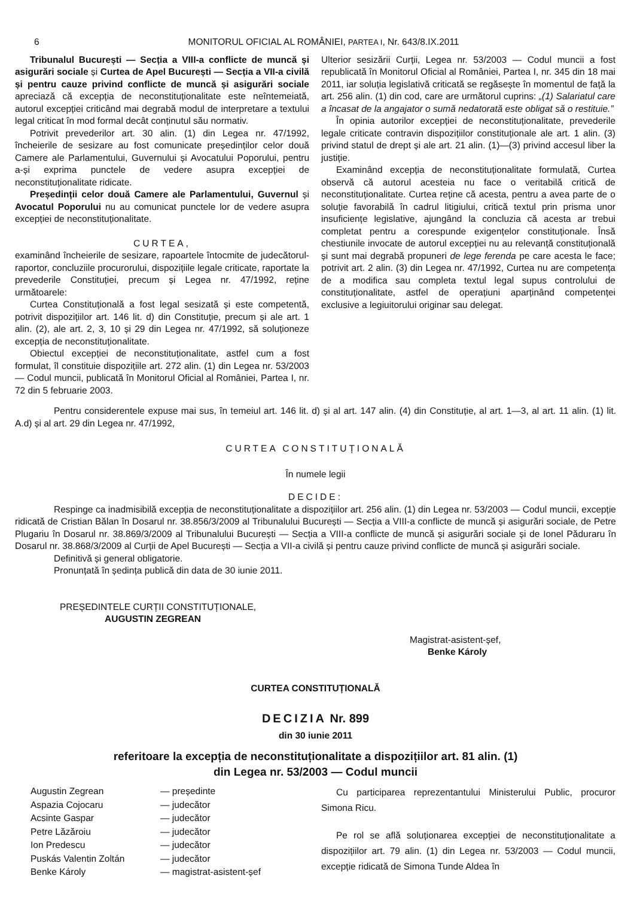6 MONITORUL OFICIAL AL ROMÂNIEI, PARTEA I, Nr. 643/8.IX.2011
Tribunalul București — Secția a VIII-a conflicte de muncă și asigurări sociale și Curtea de Apel București — Secția a VII-a civilă și pentru cauze privind conflicte de muncă și asigurări sociale apreciază că excepția de neconstituționalitate este neîntemeiată, autorul excepției criticând mai degrabă modul de interpretare a textului legal criticat în mod formal decât conținutul său normativ.
Potrivit prevederilor art. 30 alin. (1) din Legea nr. 47/1992, încheierile de sesizare au fost comunicate președinților celor două Camere ale Parlamentului, Guvernului și Avocatului Poporului, pentru a-și exprima punctele de vedere asupra excepției de neconstituționalitate ridicate.
Președinții celor două Camere ale Parlamentului, Guvernul și Avocatul Poporului nu au comunicat punctele lor de vedere asupra excepției de neconstituționalitate.
CURTEA,
examinând încheierile de sesizare, rapoartele întocmite de judecătorul-raportor, concluziile procurorului, dispozițiile legale criticate, raportate la prevederile Constituției, precum și Legea nr. 47/1992, reține următoarele:
Curtea Constituțională a fost legal sesizată și este competentă, potrivit dispozițiilor art. 146 lit. d) din Constituție, precum și ale art. 1 alin. (2), ale art. 2, 3, 10 și 29 din Legea nr. 47/1992, să soluționeze excepția de neconstituționalitate.
Obiectul excepției de neconstituționalitate, astfel cum a fost formulat, îl constituie dispozițiile art. 272 alin. (1) din Legea nr. 53/2003 — Codul muncii, publicată în Monitorul Oficial al României, Partea I, nr. 72 din 5 februarie 2003.
Ulterior sesizării Curții, Legea nr. 53/2003 — Codul muncii a fost republicată în Monitorul Oficial al României, Partea I, nr. 345 din 18 mai 2011, iar soluția legislativă criticată se regăsește în momentul de față la art. 256 alin. (1) din cod, care are următorul cuprins: „(1) Salariatul care a încasat de la angajator o sumă nedatorată este obligat să o restituie.”
În opinia autorilor excepției de neconstituționalitate, prevederile legale criticate contravin dispozițiilor constituționale ale art. 1 alin. (3) privind statul de drept și ale art. 21 alin. (1)—(3) privind accesul liber la justiție.
Examinând excepția de neconstituționalitate formulată, Curtea observă că autorul acesteia nu face o veritabilă critică de neconstituționalitate. Curtea reține că acesta, pentru a avea parte de o soluție favorabilă în cadrul litigiului, critică textul prin prisma unor insuficiențe legislative, ajungând la concluzia că acesta ar trebui completat pentru a corespunde exigențelor constituționale. Însă chestiunile invocate de autorul excepției nu au relevanță constituțională și sunt mai degrabă propuneri de lege ferenda pe care acesta le face; potrivit art. 2 alin. (3) din Legea nr. 47/1992, Curtea nu are competența de a modifica sau completa textul legal supus controlului de constituționalitate, astfel de operațiuni aparținând competenței exclusive a legiuitorului originar sau delegat.
Pentru considerentele expuse mai sus, în temeiul art. 146 lit. d) și al art. 147 alin. (4) din Constituție, al art. 1—3, al art. 11 alin. (1) lit. A.d) și al art. 29 din Legea nr. 47/1992,
CURTEA CONSTITUȚIONALĂ
În numele legii
DECIDE:
Respinge ca inadmisibilă excepția de neconstituționalitate a dispozițiilor art. 256 alin. (1) din Legea nr. 53/2003 — Codul muncii, excepție ridicată de Cristian Bălan în Dosarul nr. 38.856/3/2009 al Tribunalului București — Secția a VIII-a conflicte de muncă și asigurări sociale, de Petre Plugariu în Dosarul nr. 38.869/3/2009 al Tribunalului București — Secția a VIII-a conflicte de muncă și asigurări sociale și de Ionel Păduraru în Dosarul nr. 38.868/3/2009 al Curții de Apel București — Secția a VII-a civilă și pentru cauze privind conflicte de muncă și asigurări sociale.
Definitivă și general obligatorie.
Pronunțată în ședința publică din data de 30 iunie 2011.
PREȘEDINTELE CURȚII CONSTITUȚIONALE,
AUGUSTIN ZEGREAN
Magistrat-asistent-șef,
Benke Károly
CURTEA CONSTITUȚIONALĂ
DECIZIA Nr. 899
din 30 iunie 2011
referitoare la excepția de neconstituționalitate a dispozițiilor art. 81 alin. (1)
din Legea nr. 53/2003 — Codul muncii
| Augustin Zegrean | — președinte |
| Aspazia Cojocaru | — judecător |
| Acsinte Gaspar | — judecător |
| Petre Lăzăroiu | — judecător |
| Ion Predescu | — judecător |
| Puskás Valentin Zoltán | — judecător |
| Benke Károly | — magistrat-asistent-șef |
Cu participarea reprezentantului Ministerului Public, procuror Simona Ricu.
Pe rol se află soluționarea excepției de neconstituționalitate a dispozițiilor art. 79 alin. (1) din Legea nr. 53/2003 — Codul muncii, excepție ridicată de Simona Tunde Aldea în